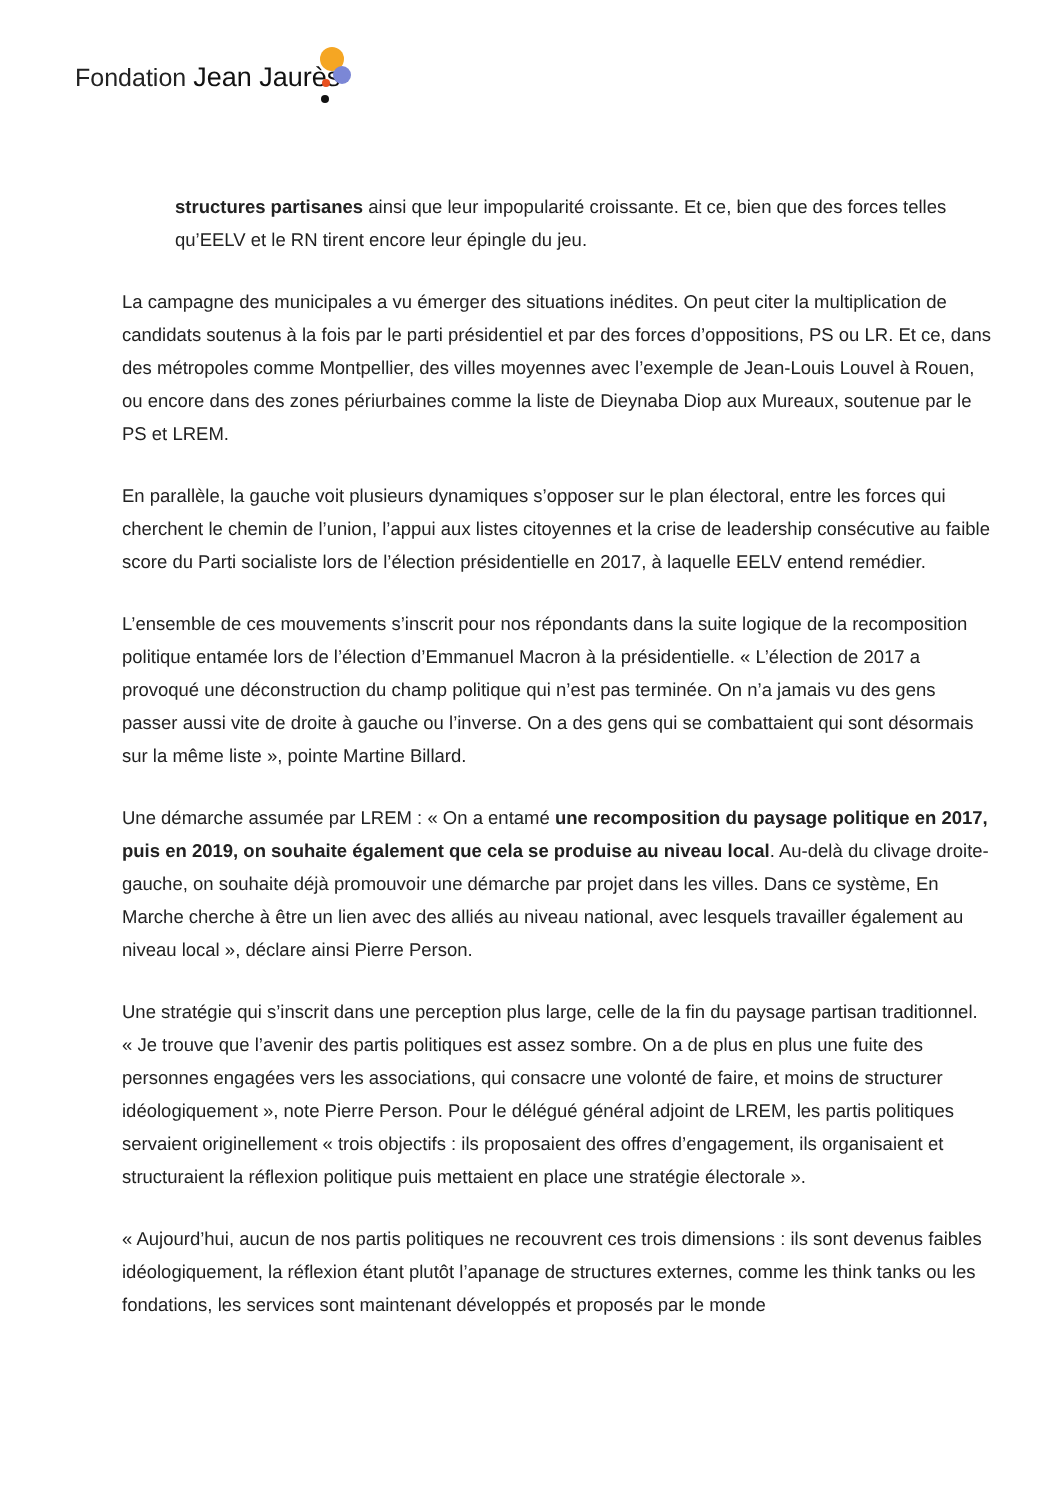Fondation Jean Jaurès
structures partisanes ainsi que leur impopularité croissante. Et ce, bien que des forces telles qu’EELV et le RN tirent encore leur épingle du jeu.
La campagne des municipales a vu émerger des situations inédites. On peut citer la multiplication de candidats soutenus à la fois par le parti présidentiel et par des forces d’oppositions, PS ou LR. Et ce, dans des métropoles comme Montpellier, des villes moyennes avec l’exemple de Jean-Louis Louvel à Rouen, ou encore dans des zones périurbaines comme la liste de Dieynaba Diop aux Mureaux, soutenue par le PS et LREM.
En parallèle, la gauche voit plusieurs dynamiques s’opposer sur le plan électoral, entre les forces qui cherchent le chemin de l’union, l’appui aux listes citoyennes et la crise de leadership consécutive au faible score du Parti socialiste lors de l’élection présidentielle en 2017, à laquelle EELV entend remédier.
L’ensemble de ces mouvements s’inscrit pour nos répondants dans la suite logique de la recomposition politique entamée lors de l’élection d’Emmanuel Macron à la présidentielle. « L’élection de 2017 a provoqué une déconstruction du champ politique qui n’est pas terminée. On n’a jamais vu des gens passer aussi vite de droite à gauche ou l’inverse. On a des gens qui se combattaient qui sont désormais sur la même liste », pointe Martine Billard.
Une démarche assumée par LREM : « On a entamé une recomposition du paysage politique en 2017, puis en 2019, on souhaite également que cela se produise au niveau local. Au-delà du clivage droite-gauche, on souhaite déjà promouvoir une démarche par projet dans les villes. Dans ce système, En Marche cherche à être un lien avec des alliés au niveau national, avec lesquels travailler également au niveau local », déclare ainsi Pierre Person.
Une stratégie qui s’inscrit dans une perception plus large, celle de la fin du paysage partisan traditionnel. « Je trouve que l’avenir des partis politiques est assez sombre. On a de plus en plus une fuite des personnes engagées vers les associations, qui consacre une volonté de faire, et moins de structurer idéologiquement », note Pierre Person. Pour le délégué général adjoint de LREM, les partis politiques servaient originellement « trois objectifs : ils proposaient des offres d’engagement, ils organisaient et structuraient la réflexion politique puis mettaient en place une stratégie électorale ».
« Aujourd’hui, aucun de nos partis politiques ne recouvrent ces trois dimensions : ils sont devenus faibles idéologiquement, la réflexion étant plutôt l’apanage de structures externes, comme les think tanks ou les fondations, les services sont maintenant développés et proposés par le monde